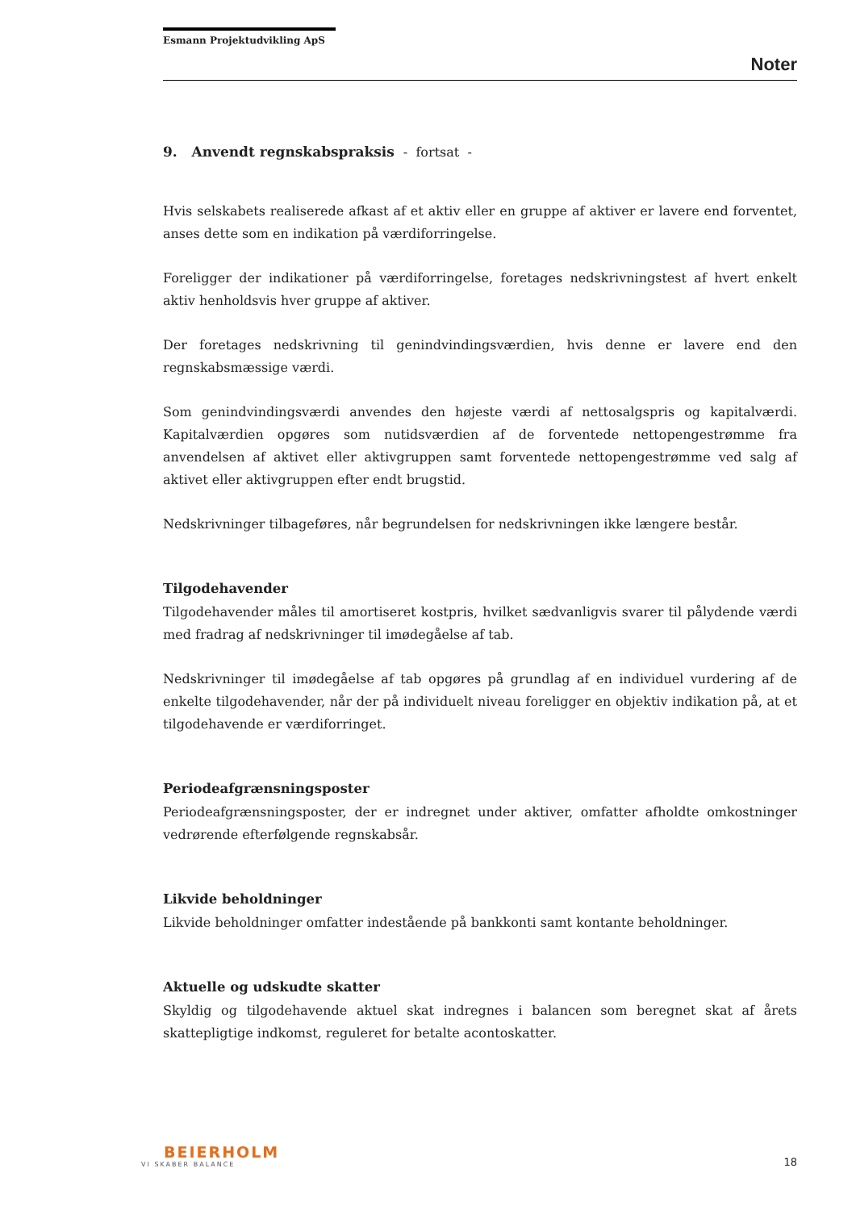Esmann Projektudvikling ApS
Noter
9. Anvendt regnskabspraksis - fortsat -
Hvis selskabets realiserede afkast af et aktiv eller en gruppe af aktiver er lavere end forventet, anses dette som en indikation på værdiforringelse.
Foreligger der indikationer på værdiforringelse, foretages nedskrivningstest af hvert enkelt aktiv henholdsvis hver gruppe af aktiver.
Der foretages nedskrivning til genindvindingsværdien, hvis denne er lavere end den regnskabsmæssige værdi.
Som genindvindingsværdi anvendes den højeste værdi af nettosalgspris og kapitalværdi. Kapitalværdien opgøres som nutidsværdien af de forventede nettopengestrømme fra anvendelsen af aktivet eller aktivgruppen samt forventede nettopengestrømme ved salg af aktivet eller aktivgruppen efter endt brugstid.
Nedskrivninger tilbageføres, når begrundelsen for nedskrivningen ikke længere består.
Tilgodehavender
Tilgodehavender måles til amortiseret kostpris, hvilket sædvanligvis svarer til pålydende værdi med fradrag af nedskrivninger til imødegåelse af tab.
Nedskrivninger til imødegåelse af tab opgøres på grundlag af en individuel vurdering af de enkelte tilgodehavender, når der på individuelt niveau foreligger en objektiv indikation på, at et tilgodehavende er værdiforringet.
Periodeafgrænsningsposter
Periodeafgrænsningsposter, der er indregnet under aktiver, omfatter afholdte omkostninger vedrørende efterfølgende regnskabsår.
Likvide beholdninger
Likvide beholdninger omfatter indestående på bankkonti samt kontante beholdninger.
Aktuelle og udskudte skatter
Skyldig og tilgodehavende aktuel skat indregnes i balancen som beregnet skat af årets skattepligtige indkomst, reguleret for betalte acontoskatter.
BEIERHOLM
VI SKABER BALANCE
18